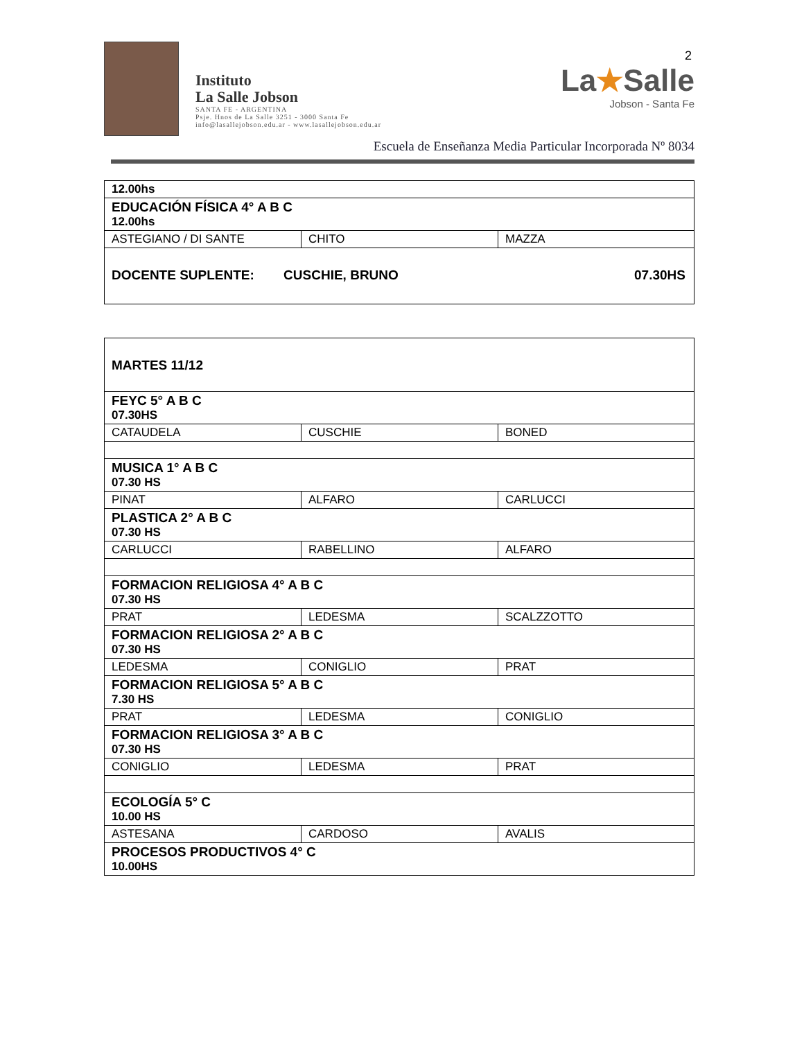2
Instituto
La Salle Jobson
SANTA FE - ARGENTINA
Psje. Hnos de La Salle 3251 - 3000 Santa Fe
info@lasallejobson.edu.ar - www.lasallejobson.edu.ar
La★Salle
Jobson - Santa Fe
Escuela de Enseñanza Media Particular Incorporada Nº 8034
| 12.00hs | | |
| EDUCACIÓN FÍSICA 4° A B C 12.00hs | | |
| ASTEGIANO / DI SANTE | CHITO | MAZZA |
| DOCENTE SUPLENTE: CUSCHIE, BRUNO 07.30HS | | |
| MARTES 11/12 | | |
| FEYC 5° A B C 07.30HS | | |
| CATAUDELA | CUSCHIE | BONED |
| MUSICA 1° A B C 07.30 HS | | |
| PINAT | ALFARO | CARLUCCI |
| PLASTICA 2° A B C 07.30 HS | | |
| CARLUCCI | RABELLINO | ALFARO |
| FORMACION RELIGIOSA 4° A B C 07.30 HS | | |
| PRAT | LEDESMA | SCALZZOTTO |
| FORMACION RELIGIOSA 2° A B C 07.30 HS | | |
| LEDESMA | CONIGLIO | PRAT |
| FORMACION RELIGIOSA 5° A B C 7.30 HS | | |
| PRAT | LEDESMA | CONIGLIO |
| FORMACION RELIGIOSA 3° A B C 07.30 HS | | |
| CONIGLIO | LEDESMA | PRAT |
| ECOLOGÍA 5° C 10.00 HS | | |
| ASTESANA | CARDOSO | AVALIS |
| PROCESOS PRODUCTIVOS 4° C 10.00HS | | |